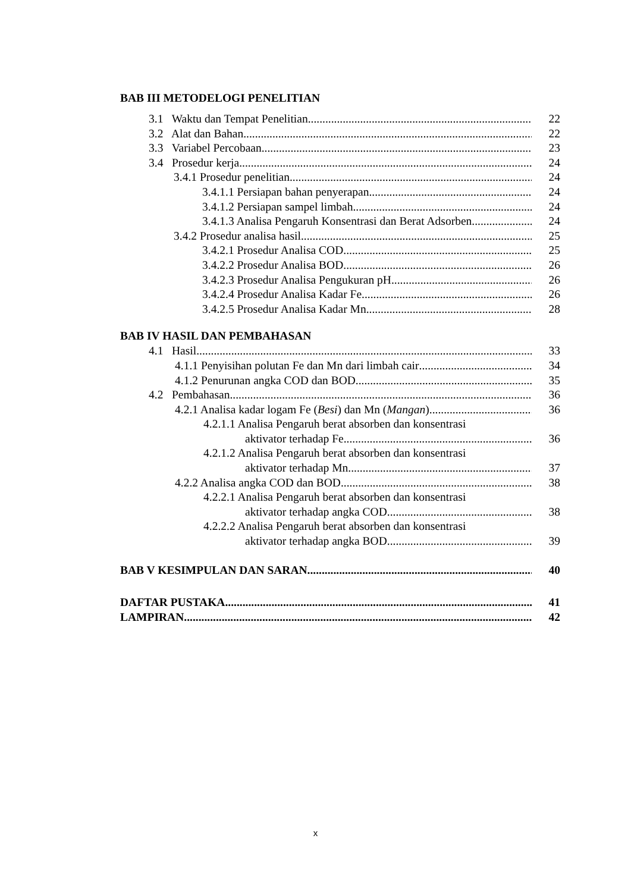BAB III METODELOGI PENELITIAN
3.1 Waktu dan Tempat Penelitian 22
3.2 Alat dan Bahan 22
3.3 Variabel Percobaan 23
3.4 Prosedur kerja 24
3.4.1 Prosedur penelitian 24
3.4.1.1 Persiapan bahan penyerapan 24
3.4.1.2 Persiapan sampel limbah 24
3.4.1.3 Analisa Pengaruh Konsentrasi dan Berat Adsorben 24
3.4.2 Prosedur analisa hasil 25
3.4.2.1 Prosedur Analisa COD 25
3.4.2.2 Prosedur Analisa BOD 26
3.4.2.3 Prosedur Analisa Pengukuran pH 26
3.4.2.4 Prosedur Analisa Kadar Fe 26
3.4.2.5 Prosedur Analisa Kadar Mn 28
BAB IV HASIL DAN PEMBAHASAN
4.1 Hasil 33
4.1.1 Penyisihan polutan Fe dan Mn dari limbah cair 34
4.1.2 Penurunan angka COD dan BOD 35
4.2 Pembahasan 36
4.2.1 Analisa kadar logam Fe (Besi) dan Mn (Mangan) 36
4.2.1.1 Analisa Pengaruh berat absorben dan konsentrasi
aktivator terhadap Fe 36
4.2.1.2 Analisa Pengaruh berat absorben dan konsentrasi
aktivator terhadap Mn 37
4.2.2 Analisa angka COD dan BOD 38
4.2.2.1 Analisa Pengaruh berat absorben dan konsentrasi
aktivator terhadap angka COD 38
4.2.2.2 Analisa Pengaruh berat absorben dan konsentrasi
aktivator terhadap angka BOD 39
BAB V KESIMPULAN DAN SARAN 40
DAFTAR PUSTAKA 41
LAMPIRAN 42
x